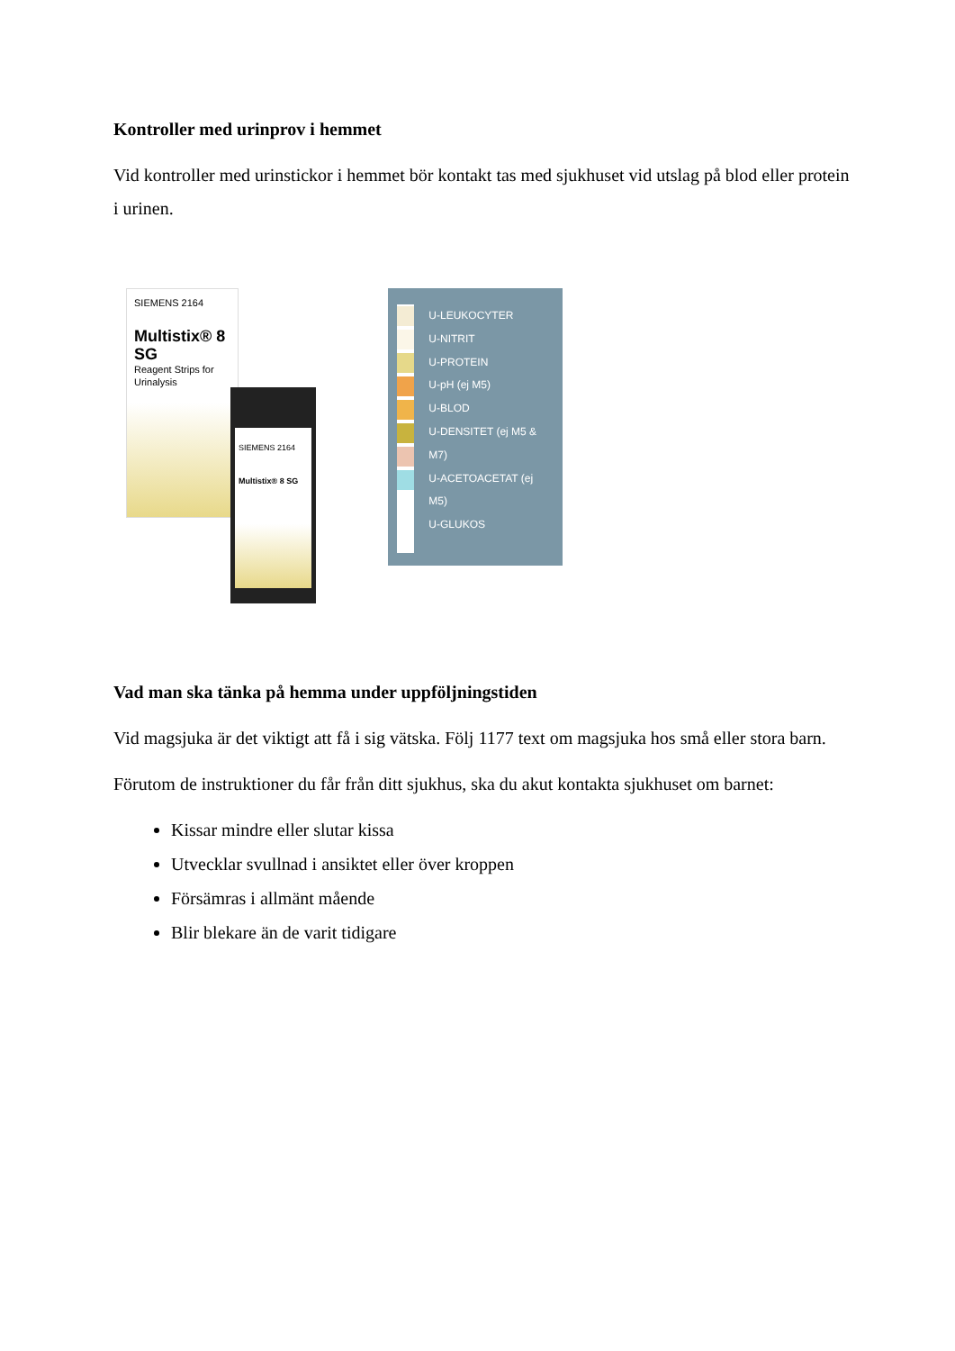Kontroller med urinprov i hemmet
Vid kontroller med urinstickor i hemmet bör kontakt tas med sjukhuset vid utslag på blod eller protein i urinen.
SIEMENS 2164
Multistix® 8 SG
Reagent Strips for Urinalysis
SIEMENS 2164
Multistix® 8 SG
U-LEUKOCYTER
U-NITRIT
U-PROTEIN
U-pH (ej M5)
U-BLOD
U-DENSITET (ej M5 & M7)
U-ACETOACETAT (ej M5)
U-GLUKOS
Vad man ska tänka på hemma under uppföljningstiden
Vid magsjuka är det viktigt att få i sig vätska. Följ 1177 text om magsjuka hos små eller stora barn.
Förutom de instruktioner du får från ditt sjukhus, ska du akut kontakta sjukhuset om barnet:
Kissar mindre eller slutar kissa
Utvecklar svullnad i ansiktet eller över kroppen
Försämras i allmänt mående
Blir blekare än de varit tidigare